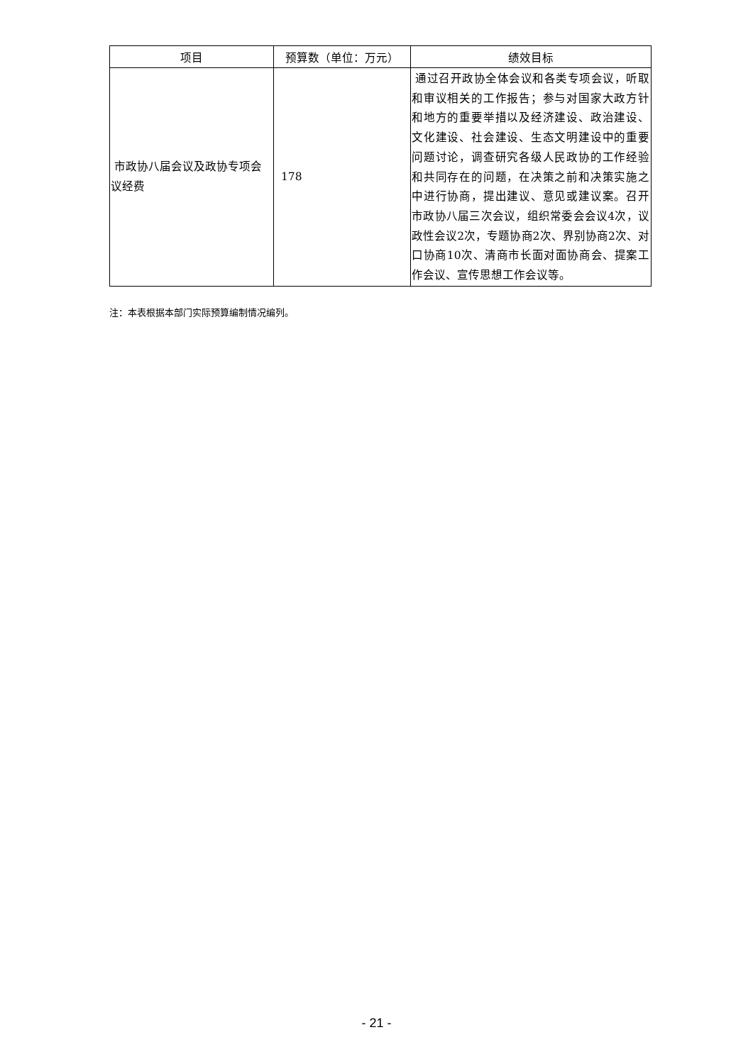| 项目 | 预算数（单位：万元） | 绩效目标 |
| --- | --- | --- |
| 市政协八届会议及政协专项会议经费 | 178 | 通过召开政协全体会议和各类专项会议，听取和审议相关的工作报告；参与对国家大政方针和地方的重要举措以及经济建设、政治建设、文化建设、社会建设、生态文明建设中的重要问题讨论，调查研究各级人民政协的工作经验和共同存在的问题，在决策之前和决策实施之中进行协商，提出建议、意见或建议案。召开市政协八届三次会议，组织常委会会议4次，议政性会议2次，专题协商2次、界别协商2次、对口协商10次、清商市长面对面协商会、提案工作会议、宣传思想工作会议等。 |
注：本表根据本部门实际预算编制情况编列。
- 21 -